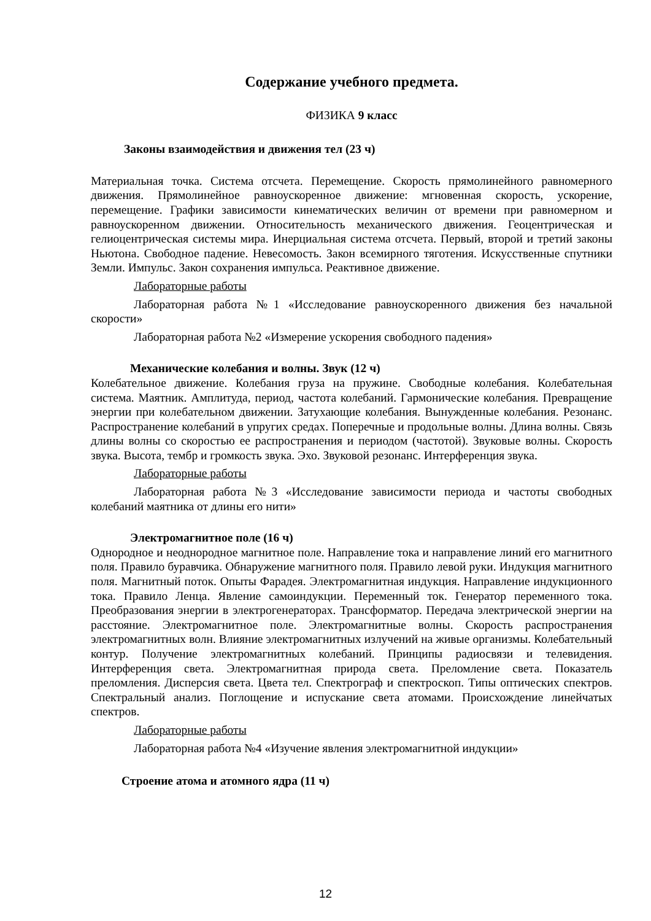Содержание учебного предмета.
ФИЗИКА 9 класс
Законы взаимодействия и движения тел (23 ч)
Материальная точка. Система отсчета. Перемещение. Скорость прямолинейного равномерного движения. Прямолинейное равноускоренное движение: мгновенная скорость, ускорение, перемещение. Графики зависимости кинематических величин от времени при равномерном и равноускоренном движении. Относительность механического движения. Геоцентрическая и гелиоцентрическая системы мира. Инерциальная система отсчета. Первый, второй и третий законы Ньютона. Свободное падение. Невесомость. Закон всемирного тяготения. Искусственные спутники Земли. Импульс. Закон сохранения импульса. Реактивное движение.
Лабораторные работы
Лабораторная работа №1 «Исследование равноускоренного движения без начальной скорости»
Лабораторная работа №2 «Измерение ускорения свободного падения»
Механические колебания и волны. Звук (12 ч)
Колебательное движение. Колебания груза на пружине. Свободные колебания. Колебательная система. Маятник. Амплитуда, период, частота колебаний. Гармонические колебания. Превращение энергии при колебательном движении. Затухающие колебания. Вынужденные колебания. Резонанс. Распространение колебаний в упругих средах. Поперечные и продольные волны. Длина волны. Связь длины волны со скоростью ее распространения и периодом (частотой). Звуковые волны. Скорость звука. Высота, тембр и громкость звука. Эхо. Звуковой резонанс. Интерференция звука.
Лабораторные работы
Лабораторная работа №3 «Исследование зависимости периода и частоты свободных колебаний маятника от длины его нити»
Электромагнитное поле (16 ч)
Однородное и неоднородное магнитное поле. Направление тока и направление линий его магнитного поля. Правило буравчика. Обнаружение магнитного поля. Правило левой руки. Индукция магнитного поля. Магнитный поток. Опыты Фарадея. Электромагнитная индукция. Направление индукционного тока. Правило Ленца. Явление самоиндукции. Переменный ток. Генератор переменного тока. Преобразования энергии в электрогенераторах. Трансформатор. Передача электрической энергии на расстояние. Электромагнитное поле. Электромагнитные волны. Скорость распространения электромагнитных волн. Влияние электромагнитных излучений на живые организмы. Колебательный контур. Получение электромагнитных колебаний. Принципы радиосвязи и телевидения. Интерференция света. Электромагнитная природа света. Преломление света. Показатель преломления. Дисперсия света. Цвета тел. Спектрограф и спектроскоп. Типы оптических спектров. Спектральный анализ. Поглощение и испускание света атомами. Происхождение линейчатых спектров.
Лабораторные работы
Лабораторная работа №4 «Изучение явления электромагнитной индукции»
Строение атома и атомного ядра (11 ч)
12